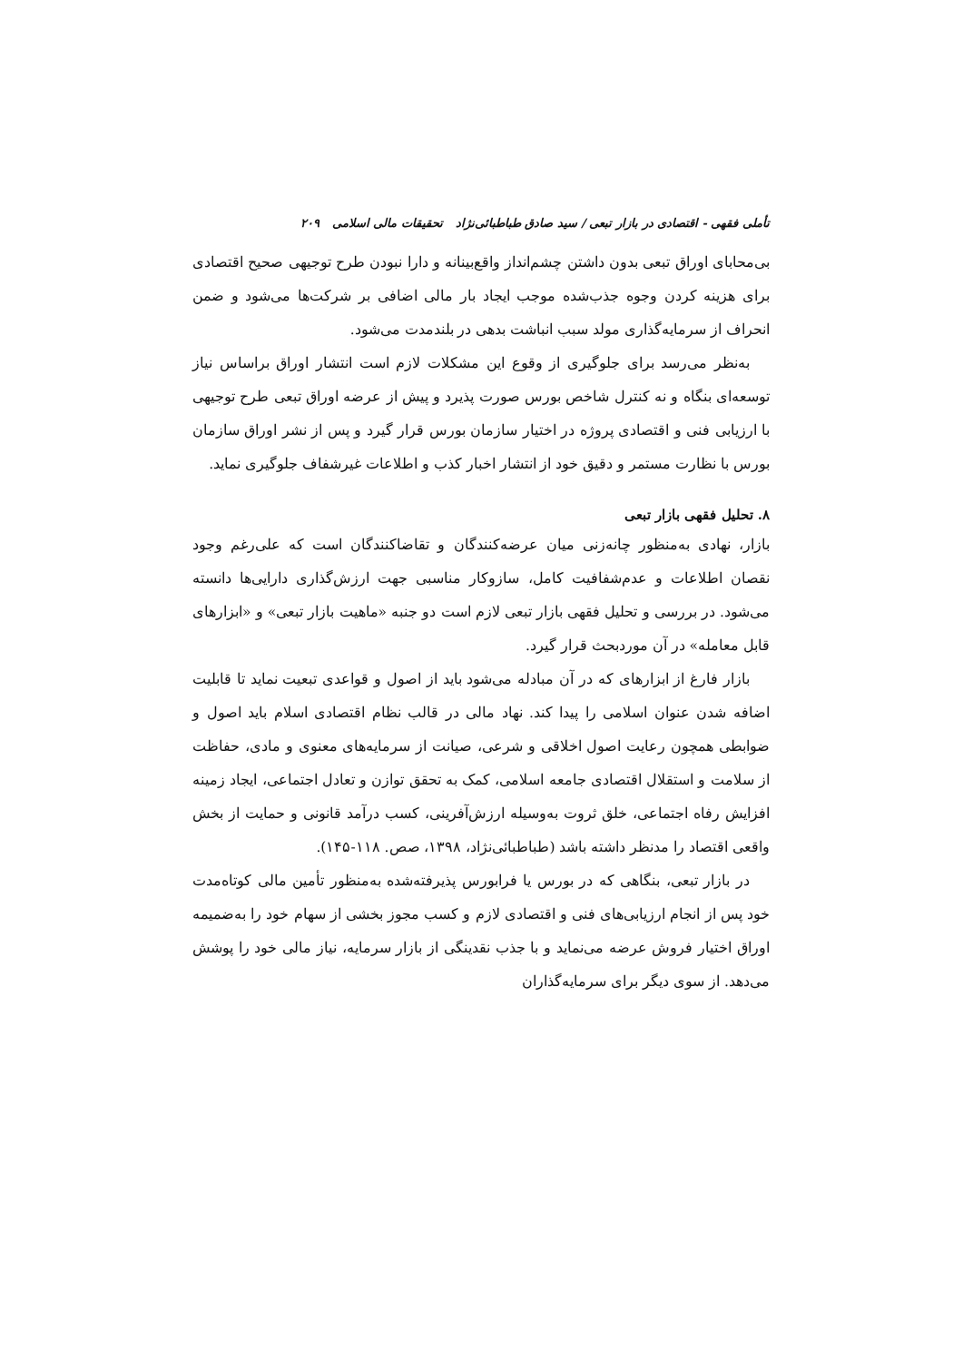تأملی فقهی - اقتصادی در بازار تبعی / سید صادق طباطبائی‌نژاد تحقیقات مالی اسلامی ۲۰۹
بی‌محابای اوراق تبعی بدون داشتن چشم‌انداز واقع‌بینانه و دارا نبودن طرح توجیهی صحیح اقتصادی برای هزینه کردن وجوه جذب‌شده موجب ایجاد بار مالی اضافی بر شرکت‌ها می‌شود و ضمن انحراف از سرمایه‌گذاری مولد سبب انباشت بدهی در بلندمدت می‌شود.
به‌نظر می‌رسد برای جلوگیری از وقوع این مشکلات لازم است انتشار اوراق براساس نیاز توسعه‌ای بنگاه و نه کنترل شاخص بورس صورت پذیرد و پیش از عرضه اوراق تبعی طرح توجیهی با ارزیابی فنی و اقتصادی پروژه در اختیار سازمان بورس قرار گیرد و پس از نشر اوراق سازمان بورس با نظارت مستمر و دقیق خود از انتشار اخبار کذب و اطلاعات غیرشفاف جلوگیری نماید.
۸. تحلیل فقهی بازار تبعی
بازار، نهادی به‌منظور چانه‌زنی میان عرضه‌کنندگان و تقاضاکنندگان است که علی‌رغم وجود نقصان اطلاعات و عدم‌شفافیت کامل، سازوکار مناسبی جهت ارزش‌گذاری دارایی‌ها دانسته می‌شود. در بررسی و تحلیل فقهی بازار تبعی لازم است دو جنبه «ماهیت بازار تبعی» و «ابزارهای قابل معامله» در آن موردبحث قرار گیرد.
بازار فارغ از ابزارهای که در آن مبادله می‌شود باید از اصول و قواعدی تبعیت نماید تا قابلیت اضافه شدن عنوان اسلامی را پیدا کند. نهاد مالی در قالب نظام اقتصادی اسلام باید اصول و ضوابطی همچون رعایت اصول اخلاقی و شرعی، صیانت از سرمایه‌های معنوی و مادی، حفاظت از سلامت و استقلال اقتصادی جامعه اسلامی، کمک به تحقق توازن و تعادل اجتماعی، ایجاد زمینه افزایش رفاه اجتماعی، خلق ثروت به‌وسیله ارزش‌آفرینی، کسب درآمد قانونی و حمایت از بخش واقعی اقتصاد را مدنظر داشته باشد (طباطبائی‌نژاد، ۱۳۹۸، صص. ۱۱۸-۱۴۵).
در بازار تبعی، بنگاهی که در بورس یا فرابورس پذیرفته‌شده به‌منظور تأمین مالی کوتاه‌مدت خود پس از انجام ارزیابی‌های فنی و اقتصادی لازم و کسب مجوز بخشی از سهام خود را به‌ضمیمه اوراق اختیار فروش عرضه می‌نماید و با جذب نقدینگی از بازار سرمایه، نیاز مالی خود را پوشش می‌دهد. از سوی دیگر برای سرمایه‌گذاران